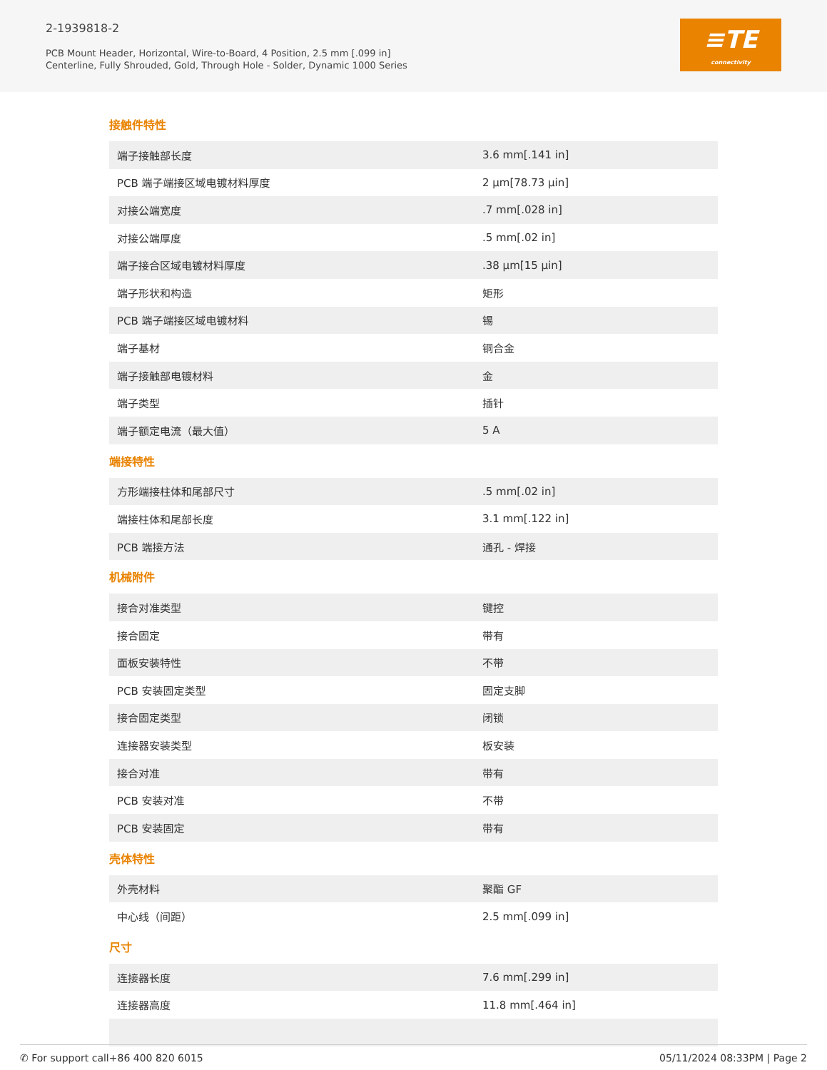2-1939818-2
PCB Mount Header, Horizontal, Wire-to-Board, 4 Position, 2.5 mm [.099 in] Centerline, Fully Shrouded, Gold, Through Hole - Solder, Dynamic 1000 Series
≡TE
connectivity
接触件特性
| 端子接触部长度 | 3.6 mm[.141 in] |
| PCB 端子端接区域电镀材料厚度 | 2 µm[78.73 µin] |
| 对接公端宽度 | .7 mm[.028 in] |
| 对接公端厚度 | .5 mm[.02 in] |
| 端子接合区域电镀材料厚度 | .38 µm[15 µin] |
| 端子形状和构造 | 矩形 |
| PCB 端子端接区域电镀材料 | 锡 |
| 端子基材 | 铜合金 |
| 端子接触部电镀材料 | 金 |
| 端子类型 | 插针 |
| 端子额定电流（最大值） | 5 A |
端接特性
| 方形端接柱体和尾部尺寸 | .5 mm[.02 in] |
| 端接柱体和尾部长度 | 3.1 mm[.122 in] |
| PCB 端接方法 | 通孔 - 焊接 |
机械附件
| 接合对准类型 | 键控 |
| 接合固定 | 带有 |
| 面板安装特性 | 不带 |
| PCB 安装固定类型 | 固定支脚 |
| 接合固定类型 | 闭锁 |
| 连接器安装类型 | 板安装 |
| 接合对准 | 带有 |
| PCB 安装对准 | 不带 |
| PCB 安装固定 | 带有 |
壳体特性
| 外壳材料 | 聚酯 GF |
| 中心线（间距） | 2.5 mm[.099 in] |
尺寸
| 连接器长度 | 7.6 mm[.299 in] |
| 连接器高度 | 11.8 mm[.464 in] |
✆ For support call+86 400 820 6015 05/11/2024 08:33PM | Page 2